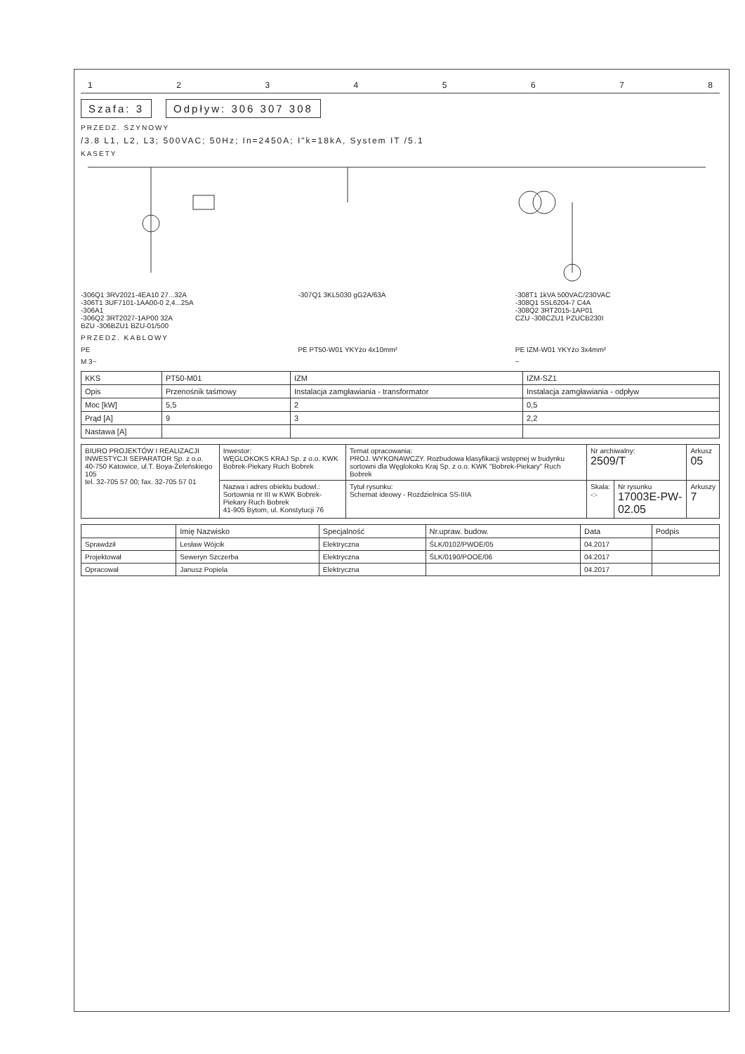12345678
Szafa: 3 Odpływ: 306 307 308
PRZEDZ. SZYNOWY
/3.8 L1, L2, L3; 500VAC; 50Hz; In=2450A; I"k=18kA, System IT /5.1
KASETY
-306Q1 3RV2021-4EA10 27...32A
-306T1 3UF7101-1AA00-0 2,4...25A
-306A1
-306Q2 3RT2027-1AP00 32A
BZU -306BZU1 BZU-01/500
-307Q1 3KL5030 gG2A/63A -308T1 1kVA 500VAC/230VAC
-308Q1 5SL6204-7 C4A
-308Q2 3RT2015-1AP01
CZU -308CZU1 PZUCB230I
PRZEDZ. KABLOWY
PE PE PT50-W01 YKYżo 4x10mm² PE IZM-W01 YKYżo 3x4mm²
M 3~ ~
| KKS | PT50-M01 | IZM | IZM-SZ1 |
| Opis | Przenośnik taśmowy | Instalacja zamgławiania - transformator | Instalacja zamgławiania - odpływ |
| Moc [kW] | 5,5 | 2 | 0,5 |
| Prąd [A] | 9 | 3 | 2,2 |
| Nastawa [A] | | | |
| BIURO PROJEKTÓW I REALIZACJI INWESTYCJI SEPARATOR Sp. z o.o. 40-750 Katowice, ul.T. Boya-Żeleńskiego 105 tel. 32-705 57 00; fax. 32-705 57 01 | Inwestor: WĘGLOKOKS KRAJ Sp. z o.o. KWK Bobrek-Piekary Ruch Bobrek | Temat opracowania: PROJ. WYKONAWCZY. Rozbudowa klasyfikacji wstępnej w budynku sortowni dla Węglokoks Kraj Sp. z o.o. KWK "Bobrek-Piekary" Ruch Bobrek | Nr archiwalny: 2509/T | | Arkusz 05 |
| | Nazwa i adres obiektu budowl.: Sortownia nr III w KWK Bobrek-Piekary Ruch Bobrek 41-905 Bytom, ul. Konstytucji 76 | Tytuł rysunku: Schemat ideowy - Rozdzielnica SS-IIIA | Skala: -:- | Nr rysunku 17003E-PW-02.05 | Arkuszy 7 |
| | Imię Nazwisko | Specjalność | Nr.upraw. budow. | Data | Podpis |
| --- | --- | --- | --- | --- | --- |
| Sprawdził | Lesław Wójcik | Elektryczna | ŚLK/0102/PWOE/05 | 04.2017 | |
| Projektował | Seweryn Szczerba | Elektryczna | ŚLK/0190/POOE/06 | 04.2017 | |
| Opracował | Janusz Popiela | Elektryczna | | 04.2017 | |